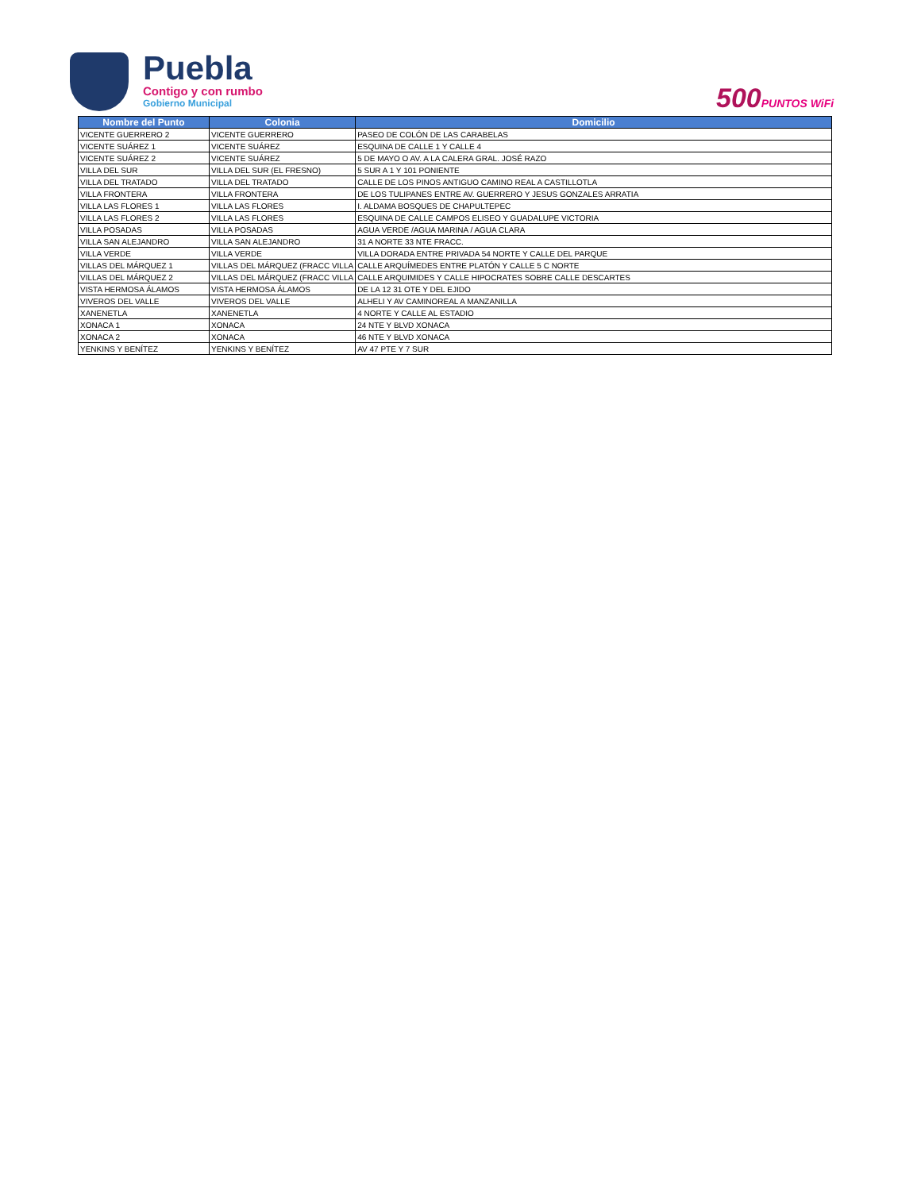Puebla
Contigo y con rumbo
Gobierno Municipal
500PUNTOS WiFi
| Nombre del Punto | Colonia | Domicilio |
| --- | --- | --- |
| VICENTE GUERRERO 2 | VICENTE GUERRERO | PASEO DE COLÓN DE LAS CARABELAS |
| VICENTE SUÁREZ 1 | VICENTE SUÁREZ | ESQUINA DE CALLE 1 Y CALLE 4 |
| VICENTE SUÁREZ 2 | VICENTE SUÁREZ | 5 DE MAYO O AV. A LA CALERA GRAL. JOSÉ RAZO |
| VILLA DEL SUR | VILLA DEL SUR (EL FRESNO) | 5 SUR A 1 Y 101 PONIENTE |
| VILLA DEL TRATADO | VILLA DEL TRATADO | CALLE DE LOS PINOS ANTIGUO CAMINO REAL A CASTILLOTLA |
| VILLA FRONTERA | VILLA FRONTERA | DE LOS TULIPANES ENTRE AV. GUERRERO Y JESUS GONZALES ARRATIA |
| VILLA LAS FLORES 1 | VILLA LAS FLORES | I. ALDAMA BOSQUES DE CHAPULTEPEC |
| VILLA LAS FLORES 2 | VILLA LAS FLORES | ESQUINA DE CALLE CAMPOS ELISEO Y GUADALUPE VICTORIA |
| VILLA POSADAS | VILLA POSADAS | AGUA VERDE /AGUA MARINA / AGUA CLARA |
| VILLA SAN ALEJANDRO | VILLA SAN ALEJANDRO | 31 A NORTE 33 NTE FRACC. |
| VILLA VERDE | VILLA VERDE | VILLA DORADA ENTRE PRIVADA 54 NORTE Y CALLE DEL PARQUE |
| VILLAS DEL MÁRQUEZ 1 | VILLAS DEL MÁRQUEZ (FRACC VILLA | CALLE ARQUÍMEDES ENTRE PLATÓN Y CALLE 5 C NORTE |
| VILLAS DEL MÁRQUEZ 2 | VILLAS DEL MÁRQUEZ (FRACC VILLA | CALLE ARQUIMIDES Y CALLE HIPOCRATES SOBRE CALLE DESCARTES |
| VISTA HERMOSA ÁLAMOS | VISTA HERMOSA ÁLAMOS | DE LA 12 31 OTE Y DEL EJIDO |
| VIVEROS DEL VALLE | VIVEROS DEL VALLE | ALHELI Y AV CAMINOREAL A MANZANILLA |
| XANENETLA | XANENETLA | 4 NORTE Y CALLE AL ESTADIO |
| XONACA 1 | XONACA | 24 NTE Y BLVD XONACA |
| XONACA 2 | XONACA | 46 NTE Y BLVD XONACA |
| YENKINS Y BENÍTEZ | YENKINS Y BENÍTEZ | AV 47 PTE Y 7 SUR |